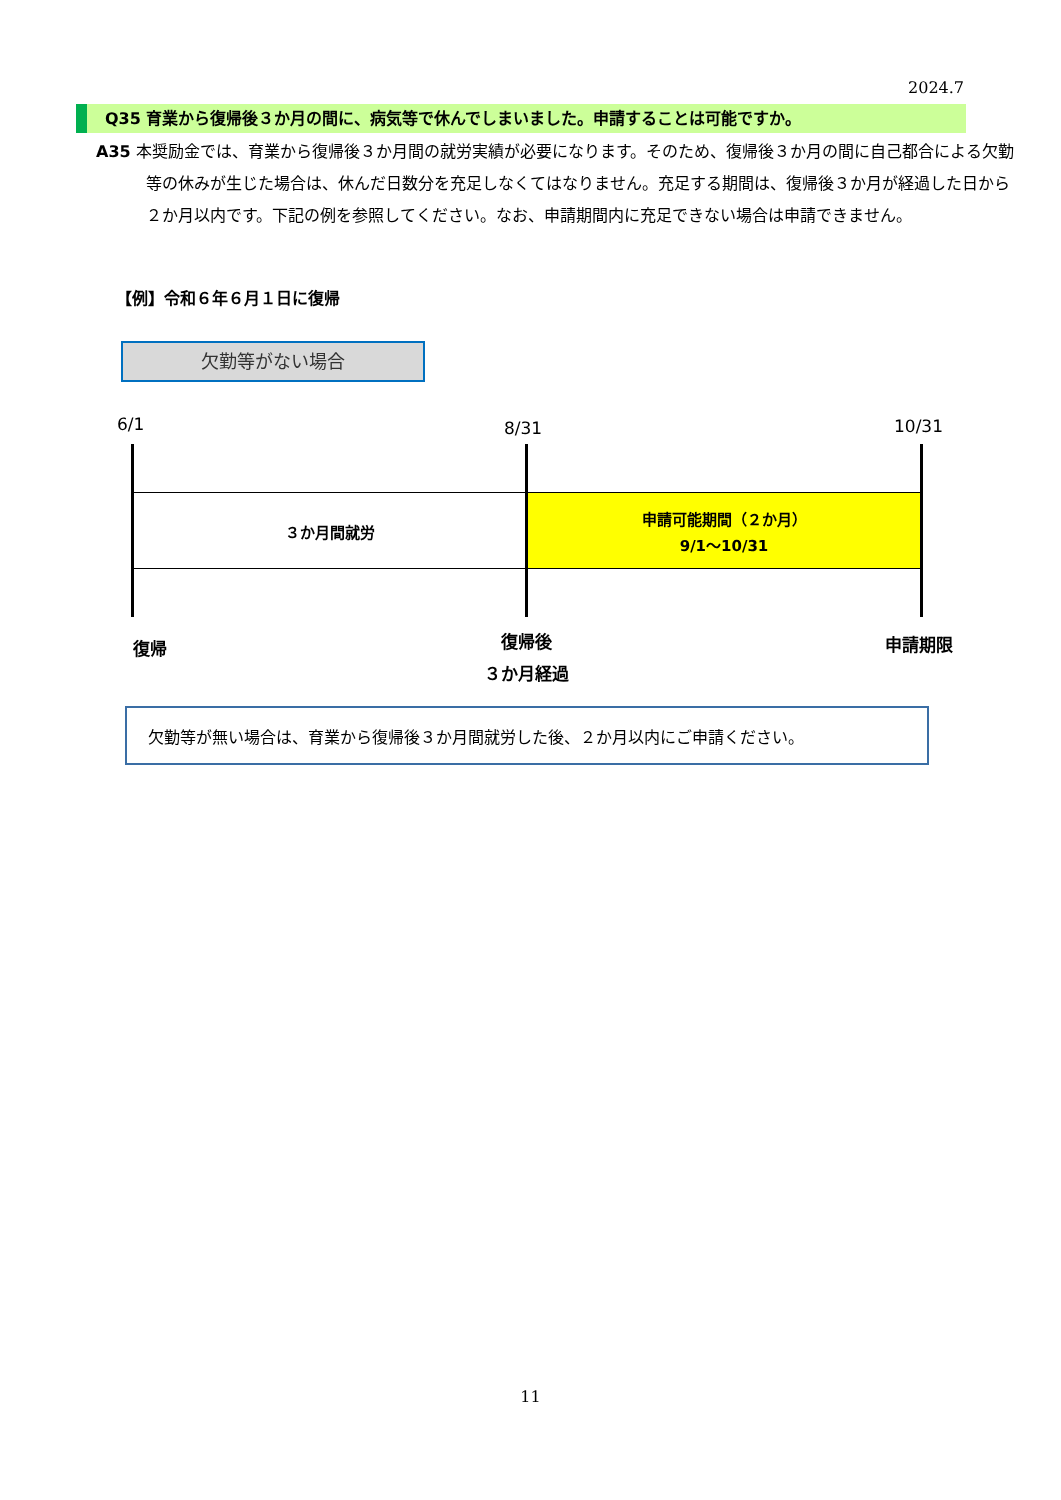2024.7
Q35 育業から復帰後３か月の間に、病気等で休んでしまいました。申請することは可能ですか。
A35 本奨励金では、育業から復帰後３か月間の就労実績が必要になります。そのため、復帰後３か月の間に自己都合による欠勤等の休みが生じた場合は、休んだ日数分を充足しなくてはなりません。充足する期間は、復帰後３か月が経過した日から２か月以内です。下記の例を参照してください。なお、申請期間内に充足できない場合は申請できません。
【例】令和６年６月１日に復帰
欠勤等がない場合
6/1 8/31 10/31
３か月間就労
申請可能期間（２か月）
9/1～10/31
復帰
復帰後
３か月経過
申請期限
欠勤等が無い場合は、育業から復帰後３か月間就労した後、２か月以内にご申請ください。
11